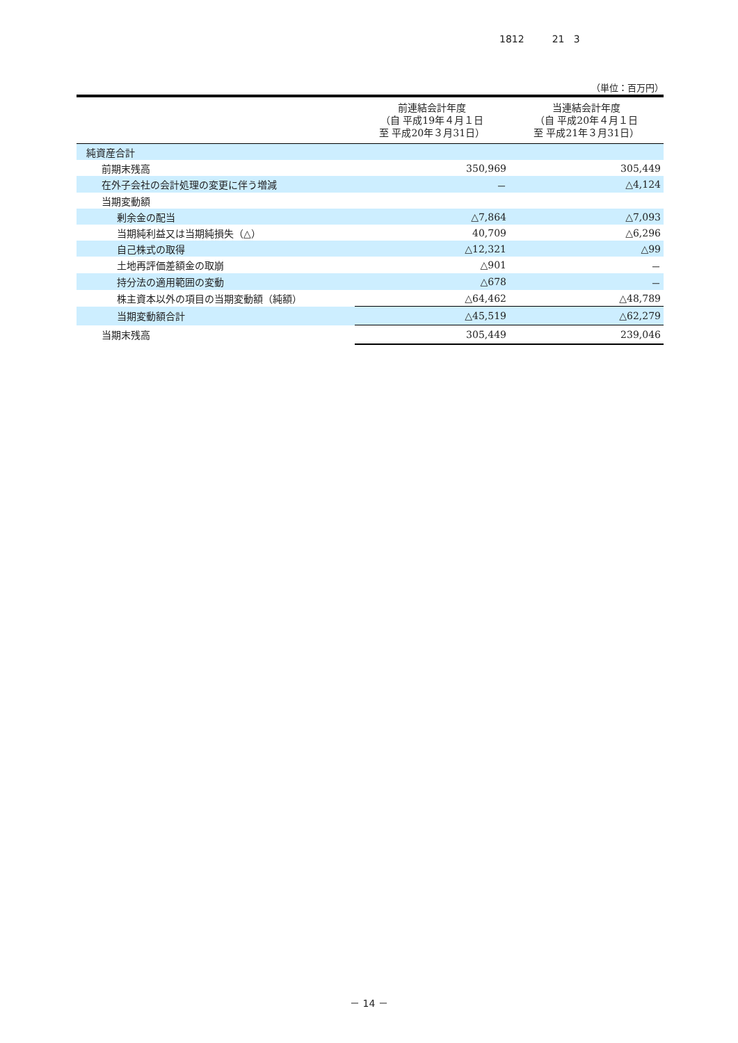1812 21 3
（単位：百万円）
| | 前連結会計年度 （自 平成19年４月１日 至 平成20年３月31日） | 当連結会計年度 （自 平成20年４月１日 至 平成21年３月31日） |
| --- | --- | --- |
| 純資産合計 | | |
| 前期末残高 | 350,969 | 305,449 |
| 在外子会社の会計処理の変更に伴う増減 | － | △4,124 |
| 当期変動額 | | |
| 剰余金の配当 | △7,864 | △7,093 |
| 当期純利益又は当期純損失（△） | 40,709 | △6,296 |
| 自己株式の取得 | △12,321 | △99 |
| 土地再評価差額金の取崩 | △901 | － |
| 持分法の適用範囲の変動 | △678 | － |
| 株主資本以外の項目の当期変動額（純額） | △64,462 | △48,789 |
| 当期変動額合計 | △45,519 | △62,279 |
| 当期末残高 | 305,449 | 239,046 |
－ 14 －